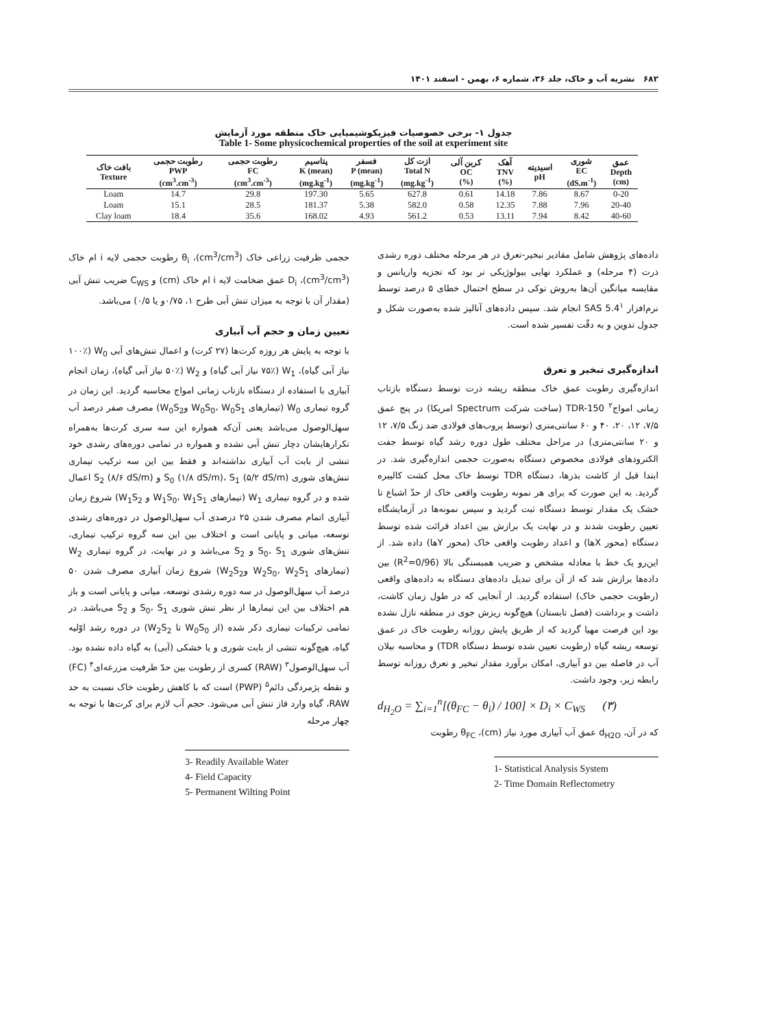۶۸۲ نشریه آب و خاک، جلد ۳۶، شماره ۶، بهمن - اسفند ۱۴۰۱
جدول ۱- برخی خصوصیات فیزیکوشیمیایی خاک منطقه مورد آزمایش
Table 1- Some physicochemical properties of the soil at experiment site
| عمق Depth (cm) | شوری EC (dS.m<sup>-1</sup>) | اسیدیته pH | آهک TNV (%) | کربن آلی OC (%) | ازت کل Total N (mg.kg<sup>-1</sup>) | فسفر P (mean) (mg.kg<sup>-1</sup>) | پتاسیم K (mean) (mg.kg<sup>-1</sup>) | رطوبت حجمی FC (cm<sup>3</sup>.cm<sup>-3</sup>) | رطوبت حجمی PWP (cm<sup>3</sup>.cm<sup>-3</sup>) | بافت خاک Texture |
| --- | --- | --- | --- | --- | --- | --- | --- | --- | --- | --- |
| 0-20 | 8.67 | 7.86 | 14.18 | 0.61 | 627.8 | 5.65 | 197.30 | 29.8 | 14.7 | Loam |
| 20-40 | 7.96 | 7.88 | 12.35 | 0.58 | 582.0 | 5.38 | 181.37 | 28.5 | 15.1 | Loam |
| 40-60 | 8.42 | 7.94 | 13.11 | 0.53 | 561.2 | 4.93 | 168.02 | 35.6 | 18.4 | Clay loam |
داده‌های پژوهش شامل مقادیر تبخیر-تعرق در هر مرحله مختلف دوره رشدی ذرت (۴ مرحله) و عملکرد نهایی بیولوژیکی تر بود که تجزیه واریانس و مقایسه میانگین آن‌ها به‌روش توکی در سطح احتمال خطای ۵ درصد توسط نرم‌افزار SAS 5.4<sup>۱</sup> انجام شد. سپس داده‌های آنالیز شده به‌صورت شکل و جدول تدوین و به دقّت تفسیر شده است.
اندازه‌گیری تبخیر و تعرق
اندازه‌گیری رطوبت عمق خاک منطقه ریشه ذرت توسط دستگاه بازتاب زمانی امواج<sup>۲</sup> TDR-150 (ساخت شرکت Spectrum امریکا) در پنج عمق ۷/۵، ۱۲، ۲۰، ۴۰ و ۶۰ سانتی‌متری (توسط پروب‌های فولادی ضد زنگ ۷/۵، ۱۲ و ۲۰ سانتی‌متری) در مراحل مختلف طول دوره رشد گیاه توسط جفت الکترودهای فولادی مخصوص دستگاه به‌صورت حجمی اندازه‌گیری شد. در ابتدا قبل از کاشت بذرها، دستگاه TDR توسط خاک محل کشت کالیبره گردید. به این صورت که برای هر نمونه رطوبت واقعی خاک از حدّ اشباع تا خشک یک مقدار توسط دستگاه ثبت گردید و سپس نمونه‌ها در آزمایشگاه تعیین رطوبت شدند و در نهایت یک برازش بین اعداد قرائت شده توسط دستگاه (محور Xها) و اعداد رطوبت واقعی خاک (محور Yها) داده شد. از این‌رو یک خط با معادله مشخص و ضریب همبستگی بالا (R<sup>2</sup>=0/96) بین داده‌ها برازش شد که از آن برای تبدیل داده‌های دستگاه به داده‌های واقعی (رطوبت حجمی خاک) استفاده گردید. از آنجایی که در طول زمان کاشت، داشت و برداشت (فصل تابستان) هیچ‌گونه ریزش جوی در منطقه نازل نشده بود این فرصت مهیا گردید که از طریق پایش روزانه رطوبت خاک در عمق توسعه ریشه گیاه (رطوبت تعیین شده توسط دستگاه TDR) و محاسبه بیلان آب در فاصله بین دو آبیاری، امکان برآورد مقدار تبخیر و تعرق روزانه توسط رابطه زیر، وجود داشت.
d<sub>H<sub>2</sub>O</sub> = ∑<sub>i=1</sub><sup>n</sup>[(θ<sub>FC</sub> − θ<sub>i</sub>) / 100] × D<sub>i</sub> × C<sub>WS</sub> (۳)
که در آن، d<sub>H2O</sub> عمق آب آبیاری مورد نیاز (cm)، θ<sub>FC</sub> رطوبت
1- Statistical Analysis System
2- Time Domain Reflectometry
حجمی ظرفیت زراعی خاک (cm<sup>3</sup>/cm<sup>3</sup>)، θ<sub>i</sub> رطوبت حجمی لایه i ام خاک (cm<sup>3</sup>/cm<sup>3</sup>)، D<sub>i</sub> عمق ضخامت لایه i ام خاک (cm) و C<sub>WS</sub> ضریب تنش آبی (مقدار آن با توجه به میزان تنش آبی طرح ۱، ۰/۷۵و یا ۰/۵) می‌باشد.
تعیین زمان و حجم آب آبیاری
با توجه به پایش هر روزه کرت‌ها (۲۷ کرت) و اعمال تنش‌های آبی W<sub>0</sub> (۱۰۰٪ نیاز آبی گیاه)، W<sub>1</sub> (۷۵٪ نیاز آبی گیاه) و W<sub>2</sub> (۵۰٪ نیاز آبی گیاه)، زمان انجام آبیاری با استفاده از دستگاه بازتاب زمانی امواج محاسبه گردید. این زمان در گروه تیماری W<sub>0</sub> (تیمارهای W<sub>0</sub>S<sub>0</sub>، W<sub>0</sub>S<sub>1</sub> وW<sub>0</sub>S<sub>2</sub>) مصرف صفر درصد آب سهل‌الوصول می‌باشد یعنی آن‌که همواره این سه سری کرت‌ها به‌همراه تکرارهایشان دچار تنش آبی نشده و همواره در تمامی دوره‌های رشدی خود تنشی از بابت آب آبیاری نداشته‌اند و فقط بین این سه ترکیب تیماری تنش‌های شوری S<sub>0</sub> (۱/۸ dS/m)، S<sub>1</sub> (۵/۲ dS/m) و S<sub>2</sub> (۸/۶ dS/m) اعمال شده و در گروه تیماری W<sub>1</sub> (تیمارهای W<sub>1</sub>S<sub>0</sub>، W<sub>1</sub>S<sub>1</sub> و W<sub>1</sub>S<sub>2</sub>) شروع زمان آبیاری اتمام مصرف شدن ۲۵ درصدی آب سهل‌الوصول در دوره‌های رشدی توسعه، میانی و پایانی است و اختلاف بین این سه گروه ترکیب تیماری، تنش‌های شوری S<sub>0</sub>، S<sub>1</sub> و S<sub>2</sub> می‌باشد و در نهایت، در گروه تیماری W<sub>2</sub> (تیمارهای W<sub>2</sub>S<sub>0</sub>، W<sub>2</sub>S<sub>1</sub> وW<sub>2</sub>S<sub>2</sub>) شروع زمان آبیاری مصرف شدن ۵۰ درصد آب سهل‌الوصول در سه دوره رشدی توسعه، میانی و پایانی است و باز هم اختلاف بین این تیمارها از نظر تنش شوری S<sub>0</sub>، S<sub>1</sub> و S<sub>2</sub> می‌باشد. در تمامی ترکیبات تیماری ذکر شده (از W<sub>0</sub>S<sub>0</sub> تا W<sub>2</sub>S<sub>2</sub>) در دوره رشد اوّلیه گیاه، هیچ‌گونه تنشی از بابت شوری و یا خشکی (آبی) به گیاه داده نشده بود. آب سهل‌الوصول<sup>۳</sup> (RAW) کسری از رطوبت بین حدّ ظرفیت مزرعه‌ای<sup>۴</sup> (FC) و نقطه پژمردگی دائم<sup>۵</sup> (PWP) است که با کاهش رطوبت خاک نسبت به حد RAW، گیاه وارد فاز تنش آبی می‌شود. حجم آب لازم برای کرت‌ها با توجه به چهار مرحله
3- Readily Available Water
4- Field Capacity
5- Permanent Wilting Point